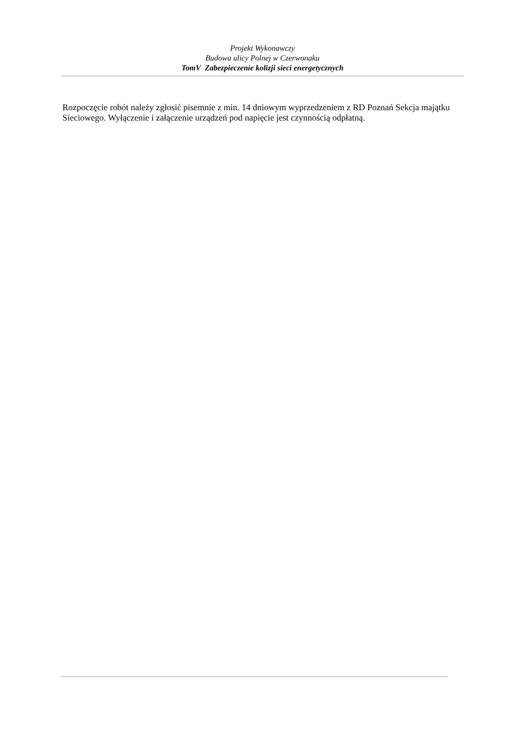Projekt Wykonawczy
Budowa ulicy Polnej w Czerwonaku
TomV Zabezpieczenie kolizji sieci energetycznych
Rozpoczęcie robót należy zgłosić pisemnie z min. 14 dniowym wyprzedzeniem z RD Poznań Sekcja majątku Sieciowego. Wyłączenie i załączenie urządzeń pod napięcie jest czynnością odpłatną.